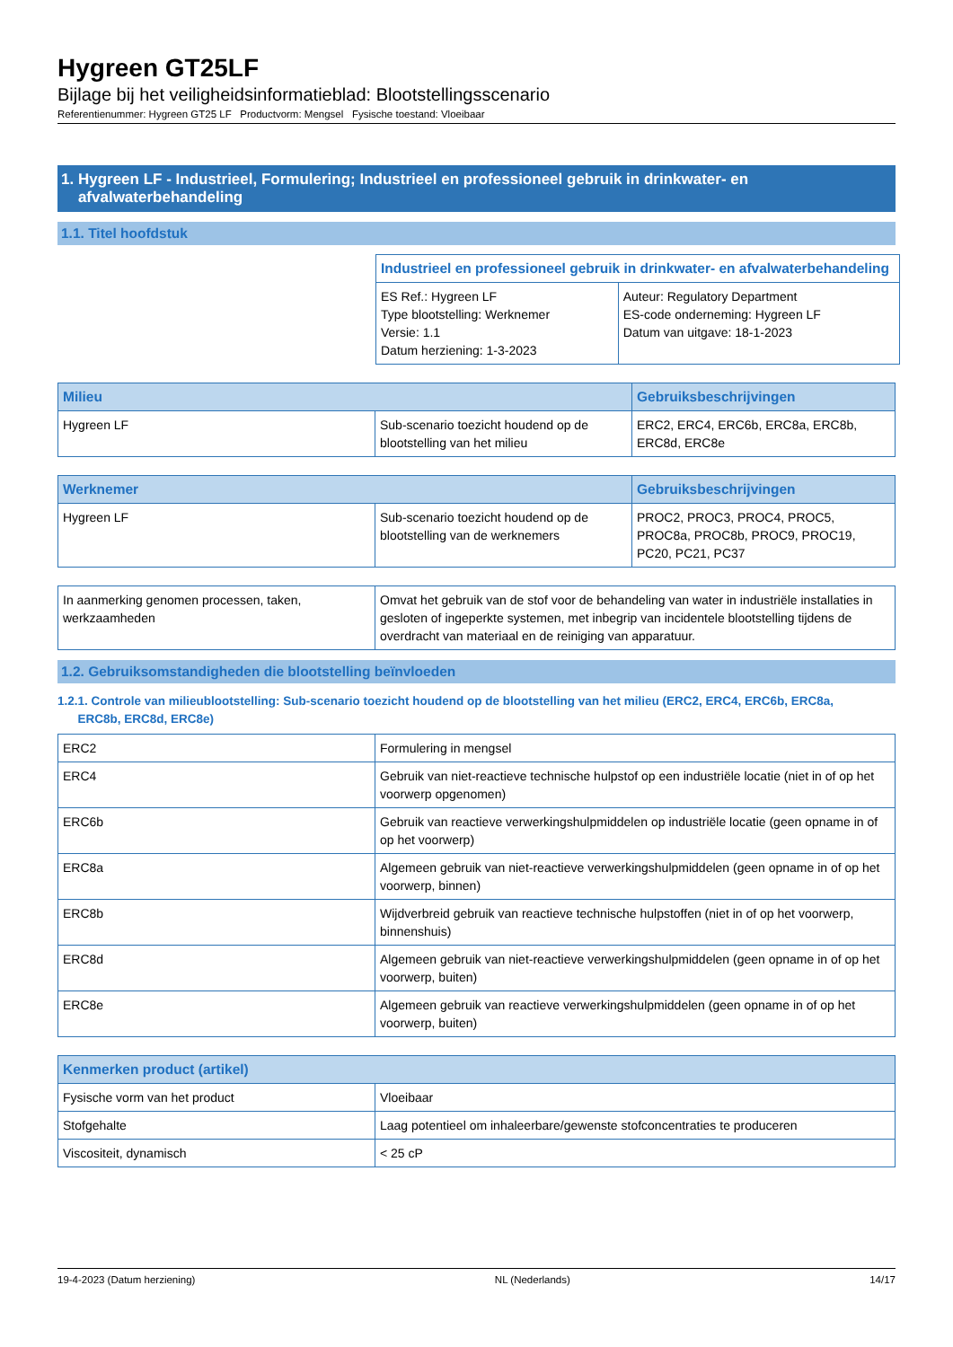Hygreen GT25LF
Bijlage bij het veiligheidsinformatieblad: Blootstellingsscenario
Referentienummer: Hygreen GT25 LF Productvorm: Mengsel Fysische toestand: Vloeibaar
1. Hygreen LF - Industrieel, Formulering; Industrieel en professioneel gebruik in drinkwater- en
afvalwaterbehandeling
1.1. Titel hoofdstuk
| Industrieel en professioneel gebruik in drinkwater- en afvalwaterbehandeling | |
| --- | --- |
| ES Ref.: Hygreen LF Type blootstelling: Werknemer Versie: 1.1 Datum herziening: 1-3-2023 | Auteur: Regulatory Department ES-code onderneming: Hygreen LF Datum van uitgave: 18-1-2023 |
| Milieu | | Gebruiksbeschrijvingen |
| --- | --- | --- |
| Hygreen LF | Sub-scenario toezicht houdend op de blootstelling van het milieu | ERC2, ERC4, ERC6b, ERC8a, ERC8b, ERC8d, ERC8e |
| Werknemer | | Gebruiksbeschrijvingen |
| --- | --- | --- |
| Hygreen LF | Sub-scenario toezicht houdend op de blootstelling van de werknemers | PROC2, PROC3, PROC4, PROC5, PROC8a, PROC8b, PROC9, PROC19, PC20, PC21, PC37 |
| In aanmerking genomen processen, taken, werkzaamheden | Omvat het gebruik van de stof voor de behandeling van water in industriële installaties in gesloten of ingeperkte systemen, met inbegrip van incidentele blootstelling tijdens de overdracht van materiaal en de reiniging van apparatuur. |
1.2. Gebruiksomstandigheden die blootstelling beïnvloeden
1.2.1. Controle van milieublootstelling: Sub-scenario toezicht houdend op de blootstelling van het milieu (ERC2, ERC4, ERC6b, ERC8a,
ERC8b, ERC8d, ERC8e)
| ERC2 | Formulering in mengsel |
| ERC4 | Gebruik van niet-reactieve technische hulpstof op een industriële locatie (niet in of op het voorwerp opgenomen) |
| ERC6b | Gebruik van reactieve verwerkingshulpmiddelen op industriële locatie (geen opname in of op het voorwerp) |
| ERC8a | Algemeen gebruik van niet-reactieve verwerkingshulpmiddelen (geen opname in of op het voorwerp, binnen) |
| ERC8b | Wijdverbreid gebruik van reactieve technische hulpstoffen (niet in of op het voorwerp, binnenshuis) |
| ERC8d | Algemeen gebruik van niet-reactieve verwerkingshulpmiddelen (geen opname in of op het voorwerp, buiten) |
| ERC8e | Algemeen gebruik van reactieve verwerkingshulpmiddelen (geen opname in of op het voorwerp, buiten) |
| Kenmerken product (artikel) | |
| --- | --- |
| Fysische vorm van het product | Vloeibaar |
| Stofgehalte | Laag potentieel om inhaleerbare/gewenste stofconcentraties te produceren |
| Viscositeit, dynamisch | < 25 cP |
19-4-2023 (Datum herziening) NL (Nederlands) 14/17